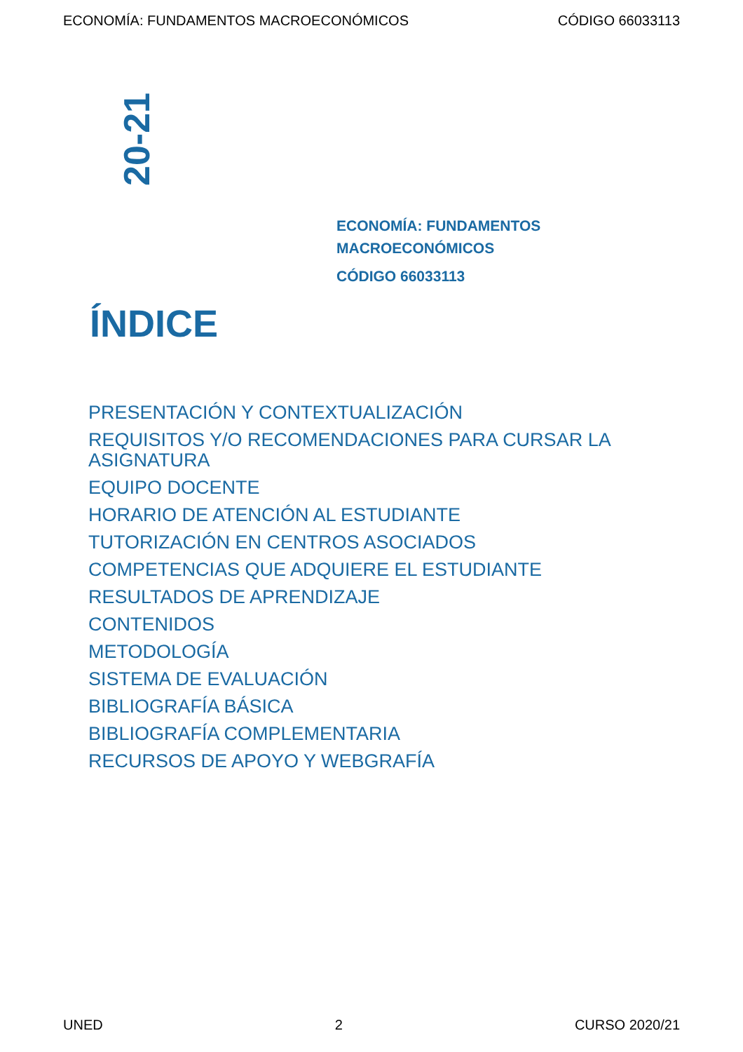ECONOMÍA: FUNDAMENTOS MACROECONÓMICOS CÓDIGO 66033113
20-21
ECONOMÍA: FUNDAMENTOS
MACROECONÓMICOS
CÓDIGO 66033113
ÍNDICE
PRESENTACIÓN Y CONTEXTUALIZACIÓN
REQUISITOS Y/O RECOMENDACIONES PARA CURSAR LA ASIGNATURA
EQUIPO DOCENTE
HORARIO DE ATENCIÓN AL ESTUDIANTE
TUTORIZACIÓN EN CENTROS ASOCIADOS
COMPETENCIAS QUE ADQUIERE EL ESTUDIANTE
RESULTADOS DE APRENDIZAJE
CONTENIDOS
METODOLOGÍA
SISTEMA DE EVALUACIÓN
BIBLIOGRAFÍA BÁSICA
BIBLIOGRAFÍA COMPLEMENTARIA
RECURSOS DE APOYO Y WEBGRAFÍA
UNED 2 CURSO 2020/21